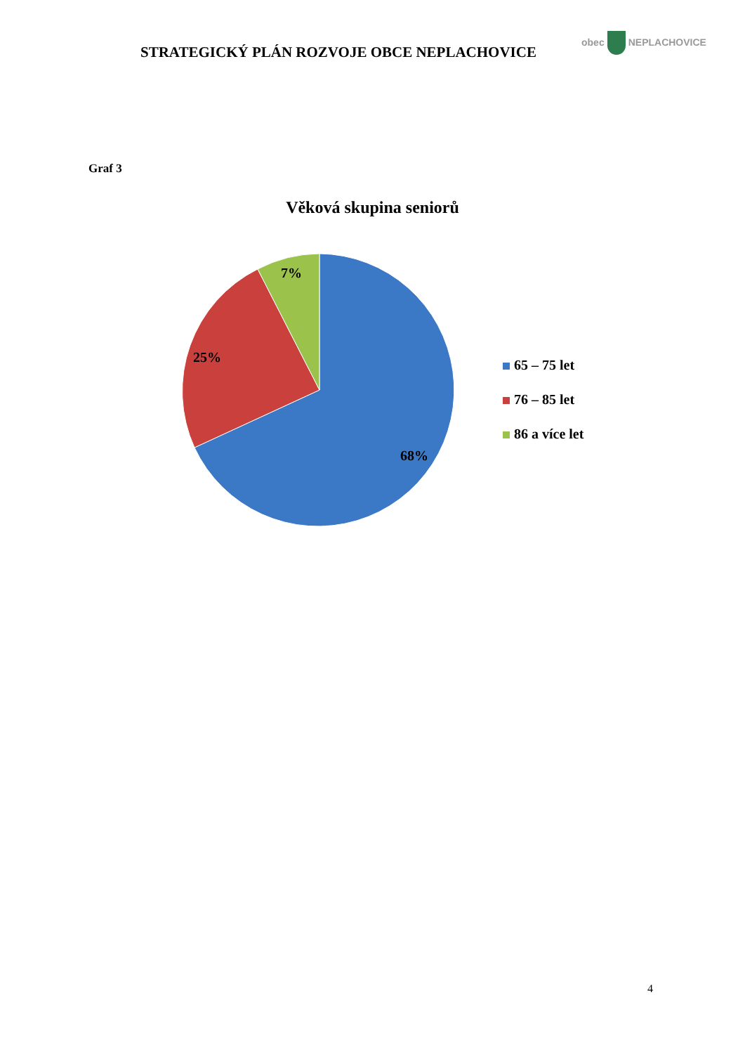STRATEGICKÝ PLÁN ROZVOJE OBCE NEPLACHOVICE
obec NEPLACHOVICE
Graf 3
Věková skupina seniorů
7%
25%
68%
65 – 75 let
76 – 85 let
86 a více let
4